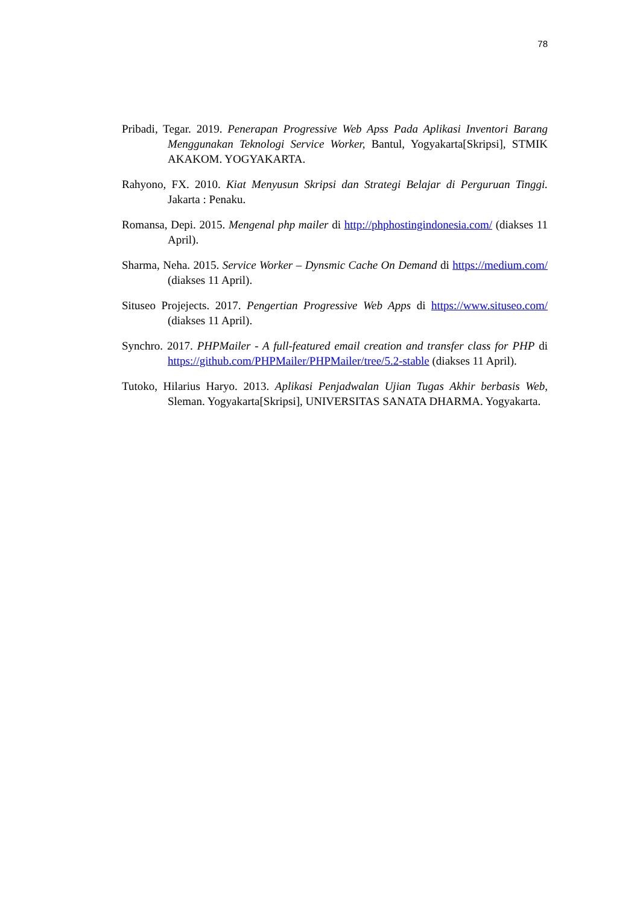78
Pribadi, Tegar. 2019. Penerapan Progressive Web Apss Pada Aplikasi Inventori Barang Menggunakan Teknologi Service Worker, Bantul, Yogyakarta[Skripsi], STMIK AKAKOM. YOGYAKARTA.
Rahyono, FX. 2010. Kiat Menyusun Skripsi dan Strategi Belajar di Perguruan Tinggi. Jakarta : Penaku.
Romansa, Depi. 2015. Mengenal php mailer di http://phphostingindonesia.com/ (diakses 11 April).
Sharma, Neha. 2015. Service Worker – Dynsmic Cache On Demand di https://medium.com/ (diakses 11 April).
Situseo Projejects. 2017. Pengertian Progressive Web Apps di https://www.situseo.com/ (diakses 11 April).
Synchro. 2017. PHPMailer - A full-featured email creation and transfer class for PHP di https://github.com/PHPMailer/PHPMailer/tree/5.2-stable (diakses 11 April).
Tutoko, Hilarius Haryo. 2013. Aplikasi Penjadwalan Ujian Tugas Akhir berbasis Web, Sleman. Yogyakarta[Skripsi], UNIVERSITAS SANATA DHARMA. Yogyakarta.